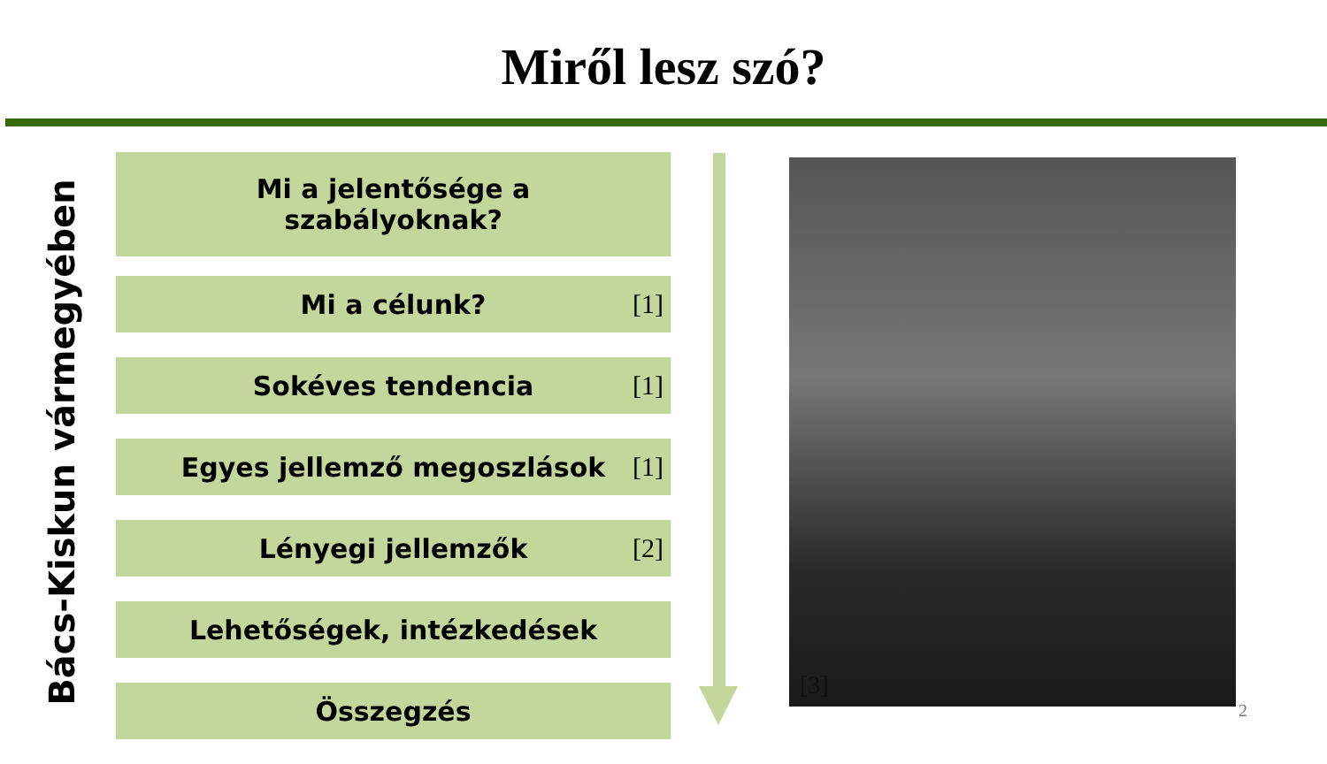Miről lesz szó?
Bács-Kiskun vármegyében
Mi a jelentősége a
szabályoknak?
Mi a célunk? [1]
Sokéves tendencia [1]
Egyes jellemző megoszlások [1]
Lényegi jellemzők [2]
Lehetőségek, intézkedések
Összegzés
[3]
2